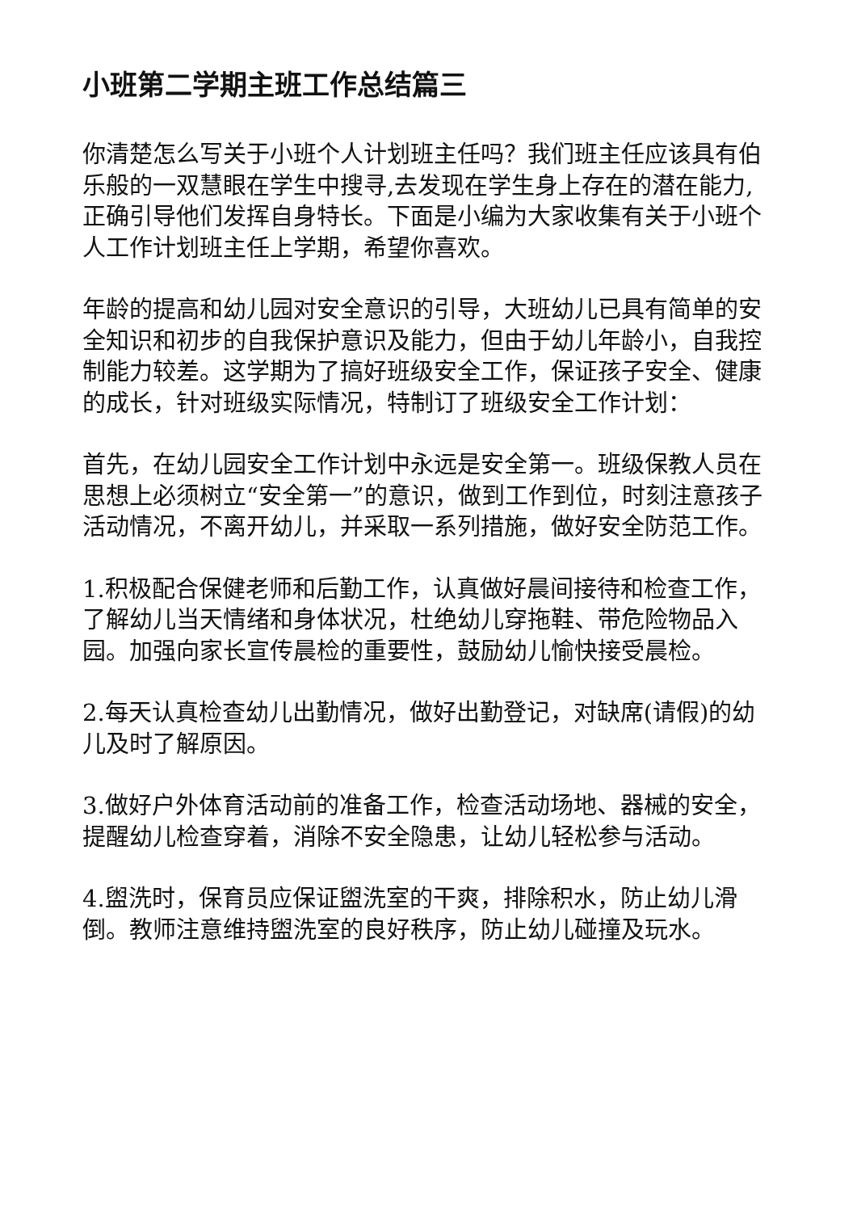小班第二学期主班工作总结篇三
你清楚怎么写关于小班个人计划班主任吗？我们班主任应该具有伯乐般的一双慧眼在学生中搜寻,去发现在学生身上存在的潜在能力,正确引导他们发挥自身特长。下面是小编为大家收集有关于小班个人工作计划班主任上学期，希望你喜欢。
年龄的提高和幼儿园对安全意识的引导，大班幼儿已具有简单的安全知识和初步的自我保护意识及能力，但由于幼儿年龄小，自我控制能力较差。这学期为了搞好班级安全工作，保证孩子安全、健康的成长，针对班级实际情况，特制订了班级安全工作计划：
首先，在幼儿园安全工作计划中永远是安全第一。班级保教人员在思想上必须树立“安全第一”的意识，做到工作到位，时刻注意孩子活动情况，不离开幼儿，并采取一系列措施，做好安全防范工作。
1.积极配合保健老师和后勤工作，认真做好晨间接待和检查工作，了解幼儿当天情绪和身体状况，杜绝幼儿穿拖鞋、带危险物品入园。加强向家长宣传晨检的重要性，鼓励幼儿愉快接受晨检。
2.每天认真检查幼儿出勤情况，做好出勤登记，对缺席(请假)的幼儿及时了解原因。
3.做好户外体育活动前的准备工作，检查活动场地、器械的安全，提醒幼儿检查穿着，消除不安全隐患，让幼儿轻松参与活动。
4.盥洗时，保育员应保证盥洗室的干爽，排除积水，防止幼儿滑倒。教师注意维持盥洗室的良好秩序，防止幼儿碰撞及玩水。